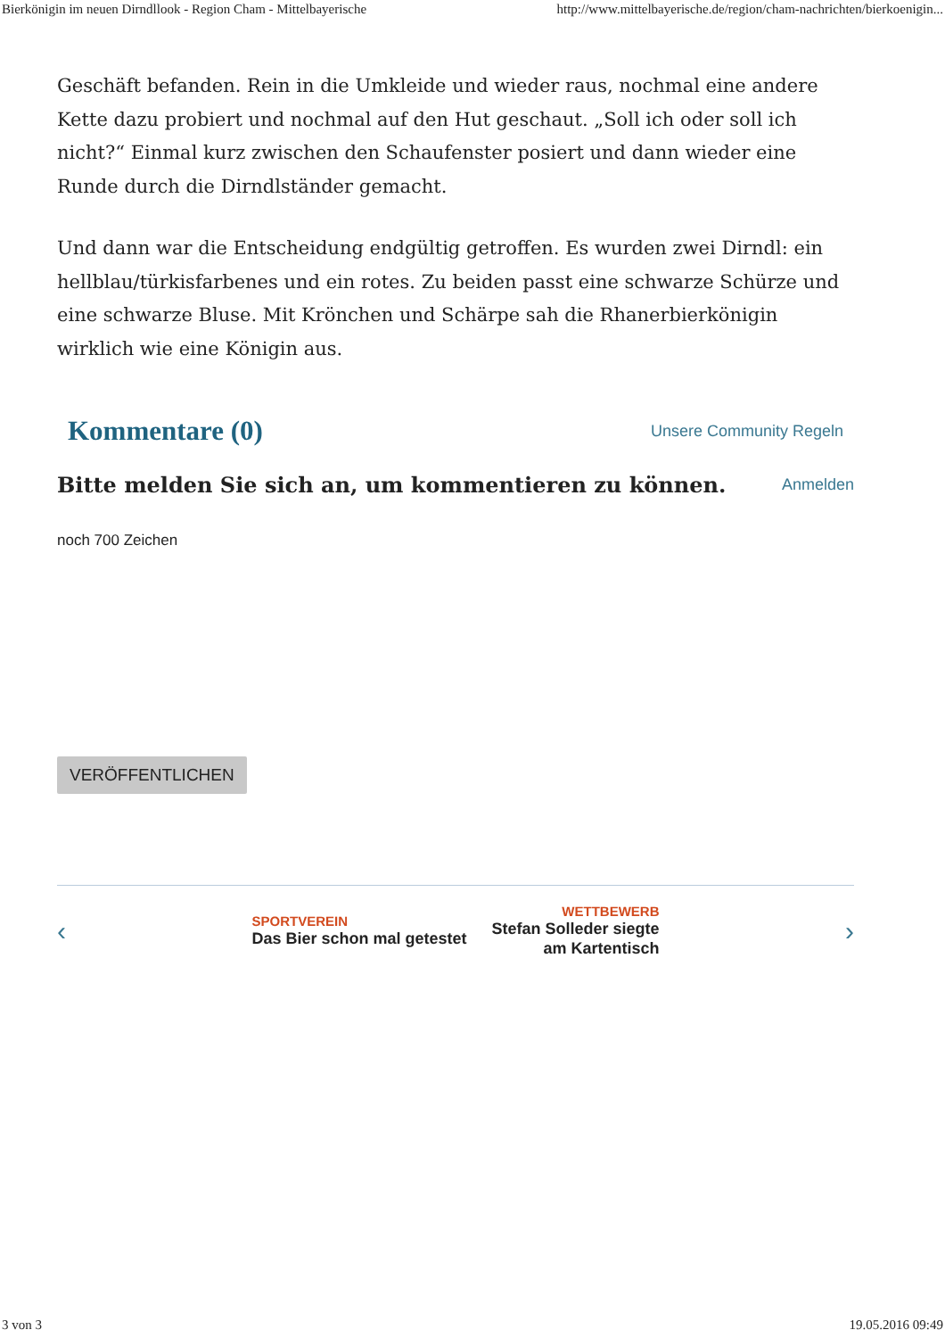Bierkönigin im neuen Dirndllook - Region Cham - Mittelbayerische http://www.mittelbayerische.de/region/cham-nachrichten/bierkoenigin...
Geschäft befanden. Rein in die Umkleide und wieder raus, nochmal eine andere Kette dazu probiert und nochmal auf den Hut geschaut. „Soll ich oder soll ich nicht?“ Einmal kurz zwischen den Schaufenster posiert und dann wieder eine Runde durch die Dirndlständer gemacht.
Und dann war die Entscheidung endgültig getroffen. Es wurden zwei Dirndl: ein hellblau/türkisfarbenes und ein rotes. Zu beiden passt eine schwarze Schürze und eine schwarze Bluse. Mit Krönchen und Schärpe sah die Rhanerbierkönigin wirklich wie eine Königin aus.
Kommentare (0)
Unsere Community Regeln
Bitte melden Sie sich an, um kommentieren zu können.
Anmelden
noch 700 Zeichen
VERÖFFENTLICHEN
‹
SPORTVEREIN
Das Bier schon mal getestet
WETTBEWERB
Stefan Solleder siegte am Kartentisch
›
3 von 3 19.05.2016 09:49